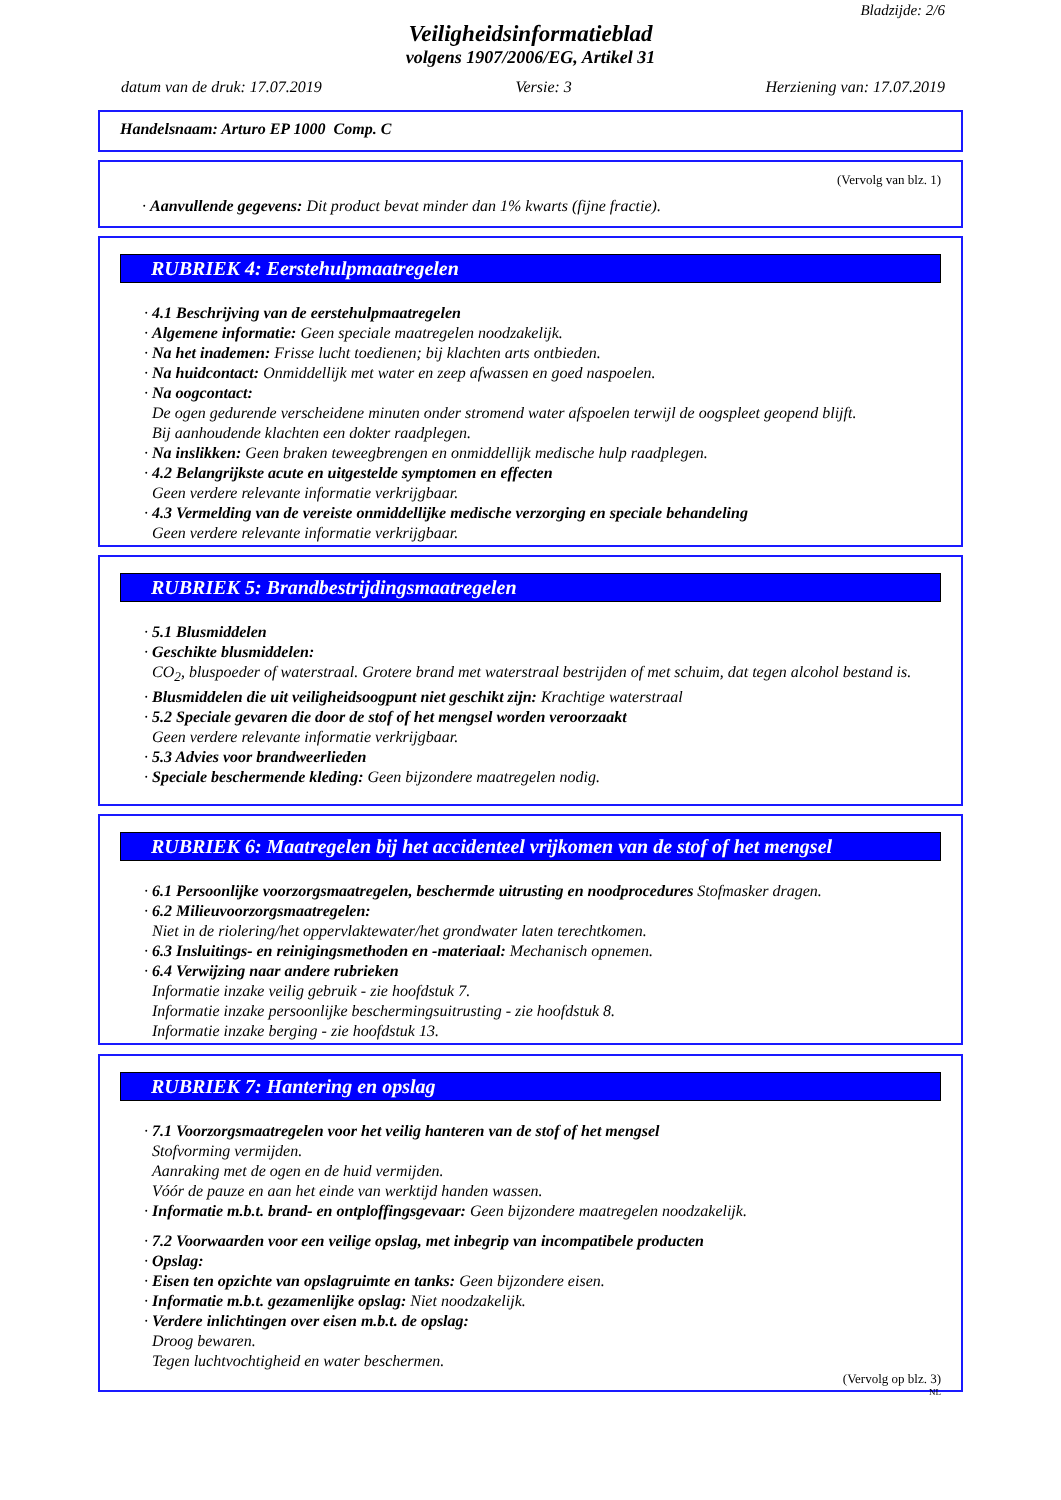Bladzijde: 2/6
Veiligheidsinformatieblad
volgens 1907/2006/EG, Artikel 31
datum van de druk: 17.07.2019 Versie: 3 Herziening van: 17.07.2019
Handelsnaam: Arturo EP 1000 Comp. C
(Vervolg van blz. 1)
· Aanvullende gegevens: Dit product bevat minder dan 1% kwarts (fijne fractie).
RUBRIEK 4: Eerstehulpmaatregelen
· 4.1 Beschrijving van de eerstehulpmaatregelen
· Algemene informatie: Geen speciale maatregelen noodzakelijk.
· Na het inademen: Frisse lucht toedienen; bij klachten arts ontbieden.
· Na huidcontact: Onmiddellijk met water en zeep afwassen en goed naspoelen.
· Na oogcontact:
De ogen gedurende verscheidene minuten onder stromend water afspoelen terwijl de oogspleet geopend blijft.
Bij aanhoudende klachten een dokter raadplegen.
· Na inslikken: Geen braken teweegbrengen en onmiddellijk medische hulp raadplegen.
· 4.2 Belangrijkste acute en uitgestelde symptomen en effecten
Geen verdere relevante informatie verkrijgbaar.
· 4.3 Vermelding van de vereiste onmiddellijke medische verzorging en speciale behandeling
Geen verdere relevante informatie verkrijgbaar.
RUBRIEK 5: Brandbestrijdingsmaatregelen
· 5.1 Blusmiddelen
· Geschikte blusmiddelen:
CO<sub>2</sub>, bluspoeder of waterstraal. Grotere brand met waterstraal bestrijden of met schuim, dat tegen alcohol bestand is.
· Blusmiddelen die uit veiligheidsoogpunt niet geschikt zijn: Krachtige waterstraal
· 5.2 Speciale gevaren die door de stof of het mengsel worden veroorzaakt
Geen verdere relevante informatie verkrijgbaar.
· 5.3 Advies voor brandweerlieden
· Speciale beschermende kleding: Geen bijzondere maatregelen nodig.
RUBRIEK 6: Maatregelen bij het accidenteel vrijkomen van de stof of het mengsel
· 6.1 Persoonlijke voorzorgsmaatregelen, beschermde uitrusting en noodprocedures Stofmasker dragen.
· 6.2 Milieuvoorzorgsmaatregelen:
Niet in de riolering/het oppervlaktewater/het grondwater laten terechtkomen.
· 6.3 Insluitings- en reinigingsmethoden en -materiaal: Mechanisch opnemen.
· 6.4 Verwijzing naar andere rubrieken
Informatie inzake veilig gebruik - zie hoofdstuk 7.
Informatie inzake persoonlijke beschermingsuitrusting - zie hoofdstuk 8.
Informatie inzake berging - zie hoofdstuk 13.
RUBRIEK 7: Hantering en opslag
· 7.1 Voorzorgsmaatregelen voor het veilig hanteren van de stof of het mengsel
Stofvorming vermijden.
Aanraking met de ogen en de huid vermijden.
Vóór de pauze en aan het einde van werktijd handen wassen.
· Informatie m.b.t. brand- en ontploffingsgevaar: Geen bijzondere maatregelen noodzakelijk.
· 7.2 Voorwaarden voor een veilige opslag, met inbegrip van incompatibele producten
· Opslag:
· Eisen ten opzichte van opslagruimte en tanks: Geen bijzondere eisen.
· Informatie m.b.t. gezamenlijke opslag: Niet noodzakelijk.
· Verdere inlichtingen over eisen m.b.t. de opslag:
Droog bewaren.
Tegen luchtvochtigheid en water beschermen.
(Vervolg op blz. 3)
NL